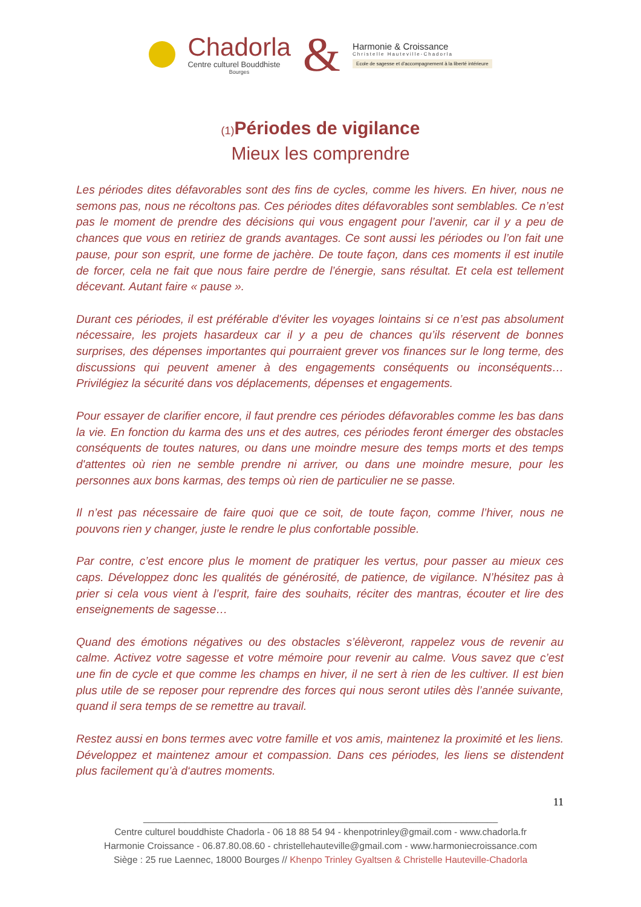Chadorla
Centre culturel Bouddhiste
Bourges
&
Harmonie & Croissance
Christelle Hauteville-Chadorla
Ecole de sagesse et d'accompagnement à la liberté intérieure
(1) Périodes de vigilance
Mieux les comprendre
Les périodes dites défavorables sont des fins de cycles, comme les hivers. En hiver, nous ne semons pas, nous ne récoltons pas. Ces périodes dites défavorables sont semblables. Ce n’est pas le moment de prendre des décisions qui vous engagent pour l’avenir, car il y a peu de chances que vous en retiriez de grands avantages. Ce sont aussi les périodes ou l’on fait une pause, pour son esprit, une forme de jachère. De toute façon, dans ces moments il est inutile de forcer, cela ne fait que nous faire perdre de l’énergie, sans résultat. Et cela est tellement décevant. Autant faire « pause ».
Durant ces périodes, il est préférable d'éviter les voyages lointains si ce n’est pas absolument nécessaire, les projets hasardeux car il y a peu de chances qu’ils réservent de bonnes surprises, des dépenses importantes qui pourraient grever vos finances sur le long terme, des discussions qui peuvent amener à des engagements conséquents ou inconséquents… Privilégiez la sécurité dans vos déplacements, dépenses et engagements.
Pour essayer de clarifier encore, il faut prendre ces périodes défavorables comme les bas dans la vie. En fonction du karma des uns et des autres, ces périodes feront émerger des obstacles conséquents de toutes natures, ou dans une moindre mesure des temps morts et des temps d'attentes où rien ne semble prendre ni arriver, ou dans une moindre mesure, pour les personnes aux bons karmas, des temps où rien de particulier ne se passe.
Il n’est pas nécessaire de faire quoi que ce soit, de toute façon, comme l’hiver, nous ne pouvons rien y changer, juste le rendre le plus confortable possible.
Par contre, c’est encore plus le moment de pratiquer les vertus, pour passer au mieux ces caps. Développez donc les qualités de générosité, de patience, de vigilance. N’hésitez pas à prier si cela vous vient à l’esprit, faire des souhaits, réciter des mantras, écouter et lire des enseignements de sagesse…
Quand des émotions négatives ou des obstacles s’élèveront, rappelez vous de revenir au calme. Activez votre sagesse et votre mémoire pour revenir au calme. Vous savez que c’est une fin de cycle et que comme les champs en hiver, il ne sert à rien de les cultiver. Il est bien plus utile de se reposer pour reprendre des forces qui nous seront utiles dès l’année suivante, quand il sera temps de se remettre au travail.
Restez aussi en bons termes avec votre famille et vos amis, maintenez la proximité et les liens. Développez et maintenez amour et compassion. Dans ces périodes, les liens se distendent plus facilement qu’à d‘autres moments.
11
____________________________________________________________________
Centre culturel bouddhiste Chadorla - 06 18 88 54 94 - khenpotrinley@gmail.com - www.chadorla.fr
Harmonie Croissance - 06.87.80.08.60 - christellehauteville@gmail.com - www.harmoniecroissance.com
Siège : 25 rue Laennec, 18000 Bourges // Khenpo Trinley Gyaltsen & Christelle Hauteville-Chadorla